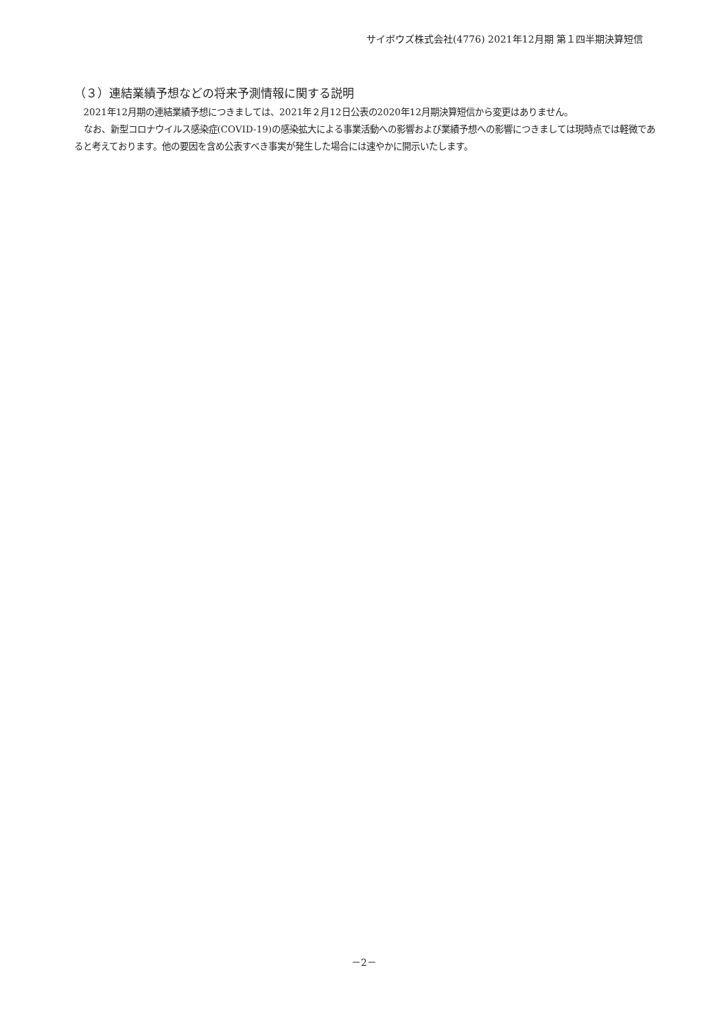サイボウズ株式会社(4776) 2021年12月期 第１四半期決算短信
（３）連結業績予想などの将来予測情報に関する説明
2021年12月期の連結業績予想につきましては、2021年２月12日公表の2020年12月期決算短信から変更はありません。
なお、新型コロナウイルス感染症(COVID-19)の感染拡大による事業活動への影響および業績予想への影響につきましては現時点では軽微であると考えております。他の要因を含め公表すべき事実が発生した場合には速やかに開示いたします。
－2－